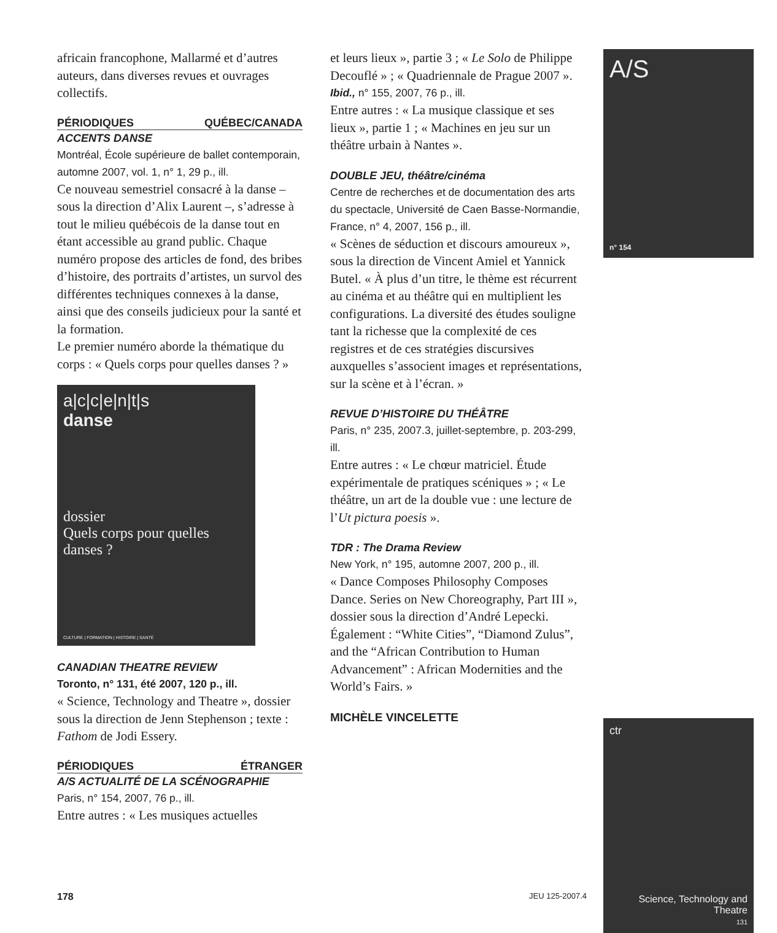africain francophone, Mallarmé et d’autres auteurs, dans diverses revues et ouvrages collectifs.
PÉRIODIQUES QUÉBEC/CANADA
ACCENTS DANSE
Montréal, École supérieure de ballet contemporain, automne 2007, vol. 1, n° 1, 29 p., ill.
Ce nouveau semestriel consacré à la danse – sous la direction d’Alix Laurent –, s’adresse à tout le milieu québécois de la danse tout en étant accessible au grand public. Chaque numéro propose des articles de fond, des bribes d’histoire, des portraits d’artistes, un survol des différentes techniques connexes à la danse, ainsi que des conseils judicieux pour la santé et la formation.
Le premier numéro aborde la thématique du corps : « Quels corps pour quelles danses ? »
a|c|c|e|n|t|s
danse
dossier
Quels corps pour quelles danses ?
CULTURE | FORMATION | HISTOIRE | SANTÉ
CANADIAN THEATRE REVIEW
Toronto, n° 131, été 2007, 120 p., ill.
« Science, Technology and Theatre », dossier sous la direction de Jenn Stephenson ; texte : Fathom de Jodi Essery.
PÉRIODIQUES ÉTRANGER
A/S ACTUALITÉ DE LA SCÉNOGRAPHIE
Paris, n° 154, 2007, 76 p., ill.
Entre autres : « Les musiques actuelles
et leurs lieux », partie 3 ; « Le Solo de Philippe Decouflé » ; « Quadriennale de Prague 2007 ».
Ibid., n° 155, 2007, 76 p., ill.
Entre autres : « La musique classique et ses lieux », partie 1 ; « Machines en jeu sur un théâtre urbain à Nantes ».
DOUBLE JEU, théâtre/cinéma
Centre de recherches et de documentation des arts du spectacle, Université de Caen Basse-Normandie, France, n° 4, 2007, 156 p., ill.
« Scènes de séduction et discours amoureux », sous la direction de Vincent Amiel et Yannick Butel. « À plus d’un titre, le thème est récurrent au cinéma et au théâtre qui en multiplient les configurations. La diversité des études souligne tant la richesse que la complexité de ces registres et de ces stratégies discursives auxquelles s’associent images et représentations, sur la scène et à l’écran. »
REVUE D’HISTOIRE DU THÉÂTRE
Paris, n° 235, 2007.3, juillet-septembre, p. 203-299, ill.
Entre autres : « Le chœur matriciel. Étude expérimentale de pratiques scéniques » ; « Le théâtre, un art de la double vue : une lecture de l’Ut pictura poesis ».
TDR : The Drama Review
New York, n° 195, automne 2007, 200 p., ill.
« Dance Composes Philosophy Composes Dance. Series on New Choreography, Part III », dossier sous la direction d’André Lepecki. Également : “White Cities”, “Diamond Zulus”, and the “African Contribution to Human Advancement” : African Modernities and the World’s Fairs. »
MICHÈLE VINCELETTE
A/S
n° 154
ctr
Science, Technology and Theatre
131
178 JEU 125-2007.4